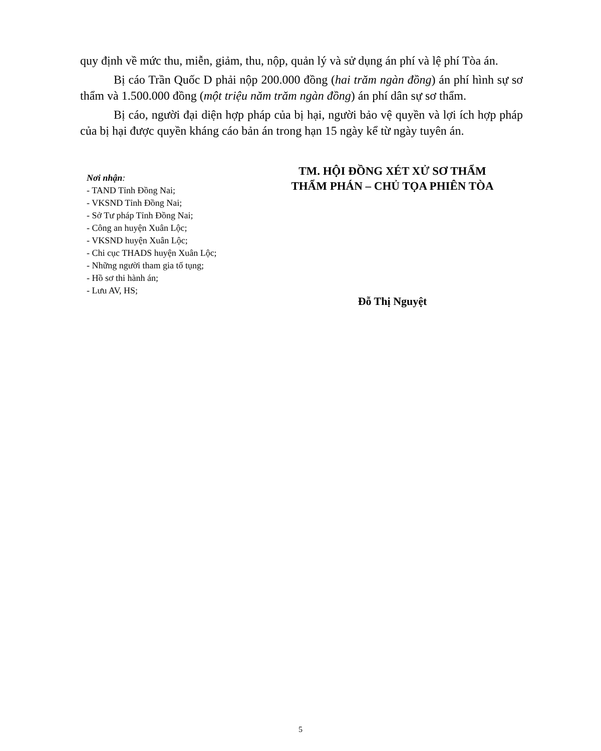quy định về mức thu, miễn, giảm, thu, nộp, quản lý và sử dụng án phí và lệ phí Tòa án.
Bị cáo Trần Quốc D phải nộp 200.000 đồng (hai trăm ngàn đồng) án phí hình sự sơ thẩm và 1.500.000 đồng (một triệu năm trăm ngàn đồng) án phí dân sự sơ thẩm.
Bị cáo, người đại diện hợp pháp của bị hại, người bảo vệ quyền và lợi ích hợp pháp của bị hại được quyền kháng cáo bản án trong hạn 15 ngày kể từ ngày tuyên án.
Nơi nhận:
- TAND Tỉnh Đồng Nai;
- VKSND Tỉnh Đồng Nai;
- Sở Tư pháp Tỉnh Đồng Nai;
- Công an huyện Xuân Lộc;
- VKSND huyện Xuân Lộc;
- Chi cục THADS huyện Xuân Lộc;
- Những người tham gia tố tụng;
- Hồ sơ thi hành án;
- Lưu AV, HS;
TM. HỘI ĐỒNG XÉT XỬ SƠ THẨM
THẨM PHÁN – CHỦ TỌA PHIÊN TÒA
Đỗ Thị Nguyệt
5